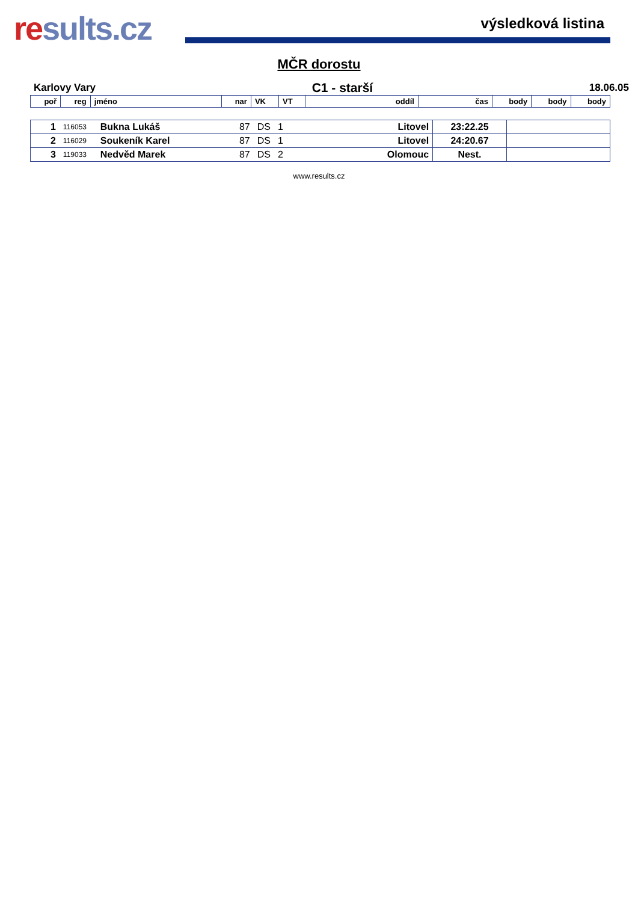results.cz
výsledková listina
MČR dorostu
Karlovy Vary C1 - starší 18.06.05
| poř | reg | jméno | nar | VK | VT | oddíl | čas | body | body | body |
| --- | --- | --- | --- | --- | --- | --- | --- | --- | --- | --- |
| 1 | 116053 | Bukna Lukáš | 87 | DS | 1 | Litovel | 23:22.25 | |
| 2 | 116029 | Soukeník Karel | 87 | DS | 1 | Litovel | 24:20.67 | |
| 3 | 119033 | Nedvěd Marek | 87 | DS | 2 | Olomouc | Nest. | |
www.results.cz